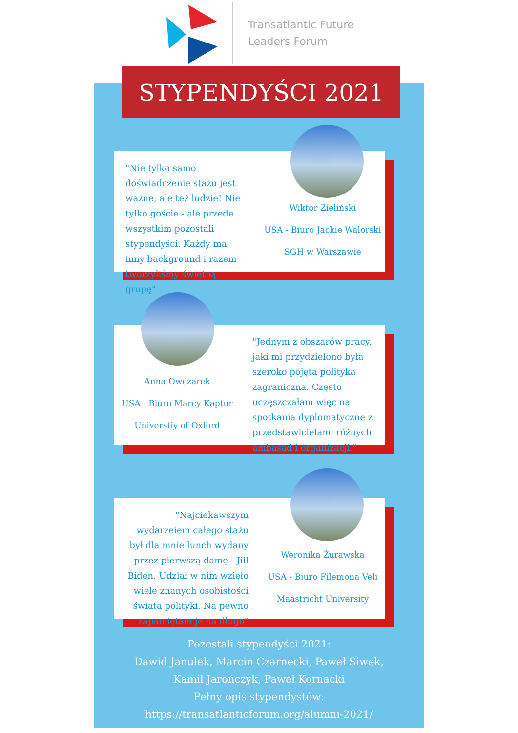Transatlantic Future
Leaders Forum
STYPENDYŚCI 2021
"Nie tylko samo doświadczenie stażu jest ważne, ale też ludzie! Nie tylko goście - ale przede wszystkim pozostali stypendyści. Każdy ma inny background i razem tworzyliśmy świetną grupę"
Wiktor Zieliński
USA - Biuro Jackie Walorski
SGH w Warszawie
Anna Owczarek
USA - Biuro Marcy Kaptur
Universtiy of Oxford
"Jednym z obszarów pracy, jaki mi przydzielono była szeroko pojęta polityka zagraniczna. Często uczęszczałam więc na spotkania dyplomatyczne z przedstawicielami różnych ambasad i organizacji."
"Najciekawszym wydarzeiem całego stażu był dla mnie lunch wydany przez pierwszą damę - Jill Biden. Udział w nim wzięło wiele znanych osobistości świata polityki. Na pewno zapamiętam je na długo"
Weronika Żurawska
USA - Biuro Filemona Veli
Maastricht University
Pozostali stypendyści 2021:
Dawid Janulek, Marcin Czarnecki, Paweł Siwek,
Kamil Jarończyk, Paweł Kornacki
Pełny opis stypendystów:
https://transatlanticforum.org/alumni-2021/